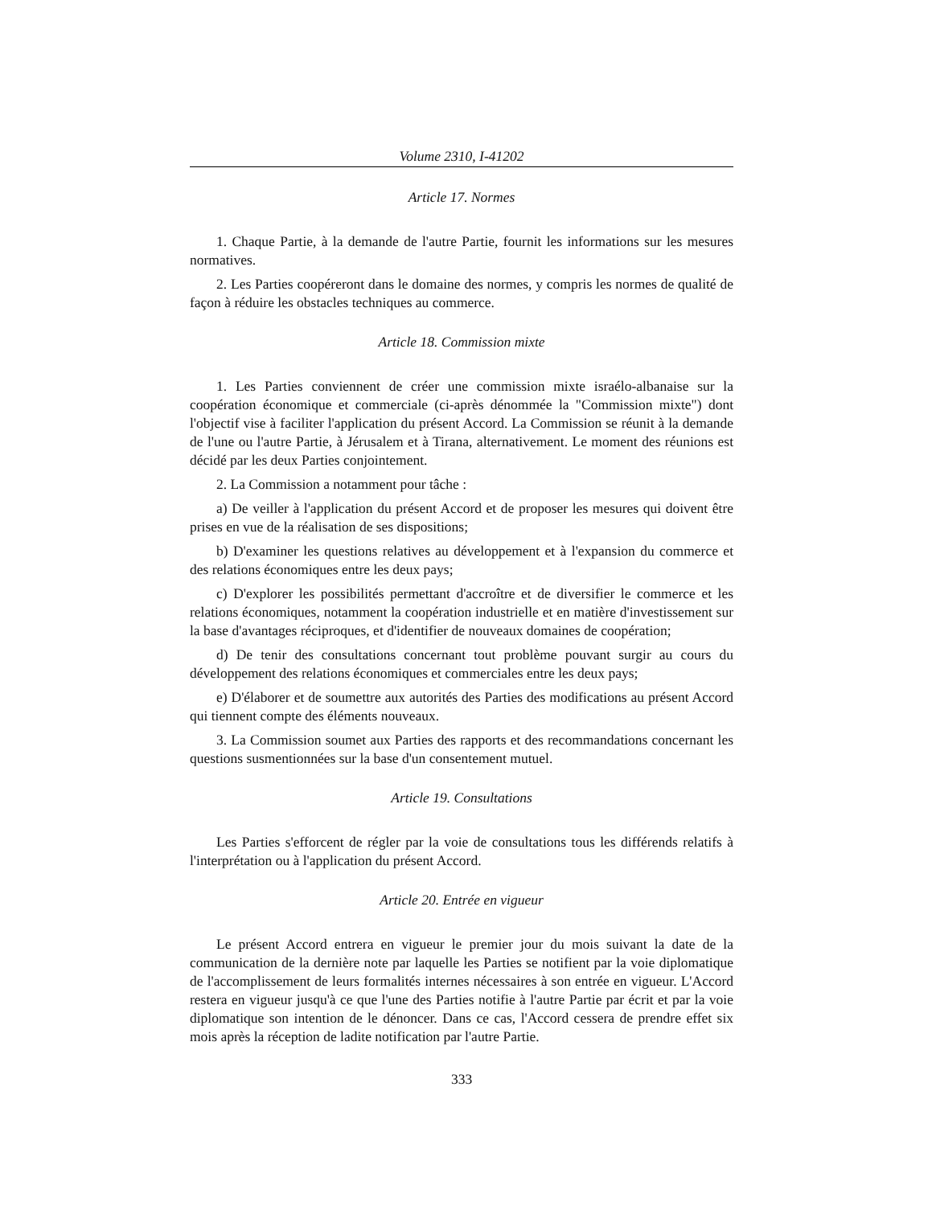Volume 2310, I-41202
Article 17. Normes
1. Chaque Partie, à la demande de l'autre Partie, fournit les informations sur les mesures normatives.
2. Les Parties coopéreront dans le domaine des normes, y compris les normes de qualité de façon à réduire les obstacles techniques au commerce.
Article 18. Commission mixte
1. Les Parties conviennent de créer une commission mixte israélo-albanaise sur la coopération économique et commerciale (ci-après dénommée la "Commission mixte") dont l'objectif vise à faciliter l'application du présent Accord. La Commission se réunit à la demande de l'une ou l'autre Partie, à Jérusalem et à Tirana, alternativement. Le moment des réunions est décidé par les deux Parties conjointement.
2. La Commission a notamment pour tâche :
a) De veiller à l'application du présent Accord et de proposer les mesures qui doivent être prises en vue de la réalisation de ses dispositions;
b) D'examiner les questions relatives au développement et à l'expansion du commerce et des relations économiques entre les deux pays;
c) D'explorer les possibilités permettant d'accroître et de diversifier le commerce et les relations économiques, notamment la coopération industrielle et en matière d'investissement sur la base d'avantages réciproques, et d'identifier de nouveaux domaines de coopération;
d) De tenir des consultations concernant tout problème pouvant surgir au cours du développement des relations économiques et commerciales entre les deux pays;
e) D'élaborer et de soumettre aux autorités des Parties des modifications au présent Accord qui tiennent compte des éléments nouveaux.
3. La Commission soumet aux Parties des rapports et des recommandations concernant les questions susmentionnées sur la base d'un consentement mutuel.
Article 19. Consultations
Les Parties s'efforcent de régler par la voie de consultations tous les différends relatifs à l'interprétation ou à l'application du présent Accord.
Article 20. Entrée en vigueur
Le présent Accord entrera en vigueur le premier jour du mois suivant la date de la communication de la dernière note par laquelle les Parties se notifient par la voie diplomatique de l'accomplissement de leurs formalités internes nécessaires à son entrée en vigueur. L'Accord restera en vigueur jusqu'à ce que l'une des Parties notifie à l'autre Partie par écrit et par la voie diplomatique son intention de le dénoncer. Dans ce cas, l'Accord cessera de prendre effet six mois après la réception de ladite notification par l'autre Partie.
333